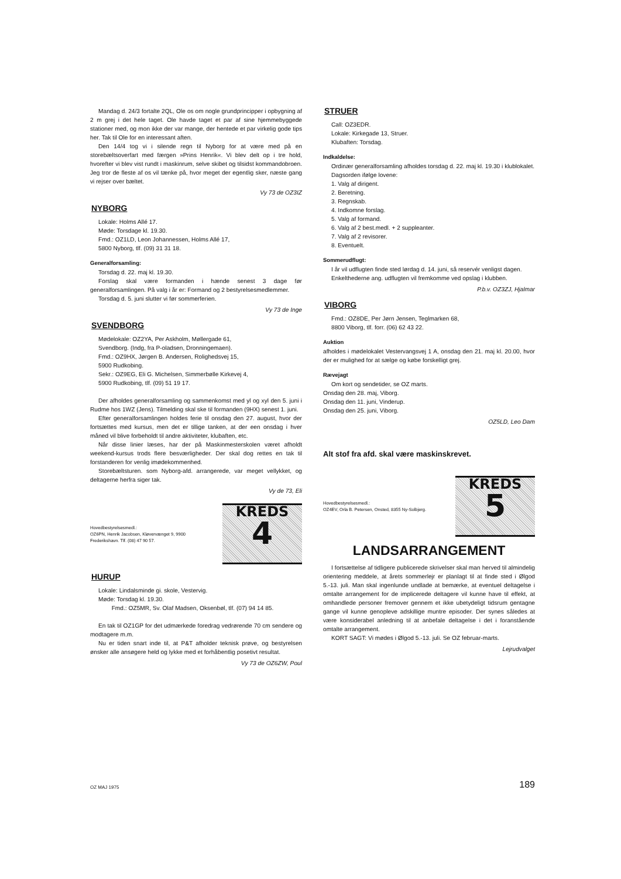Mandag d. 24/3 fortalte 2QL, Ole os om nogle grundprincipper i opbygning af 2 m grej i det hele taget. Ole havde taget et par af sine hjemmebyggede stationer med, og mon ikke der var mange, der hentede et par virkelig gode tips her. Tak til Ole for en interessant aften.
Den 14/4 tog vi i silende regn til Nyborg for at være med på en storebæltsoverfart med færgen »Prins Henrik«. Vi blev delt op i tre hold, hvorefter vi blev vist rundt i maskinrum, selve skibet og tilsidst kommandobroen. Jeg tror de fleste af os vil tænke på, hvor meget der egentlig sker, næste gang vi rejser over bæltet.
Vy 73 de OZ3IZ
NYBORG
Lokale: Holms Allé 17.
Møde: Torsdage kl. 19.30.
Fmd.: OZ1LD, Leon Johannessen, Holms Allé 17,
5800 Nyborg, tlf. (09) 31 31 18.
Generalforsamling:
Torsdag d. 22. maj kl. 19.30.
Forslag skal være formanden i hænde senest 3 dage før generalforsamlingen. På valg i år er: Formand og 2 bestyrelsesmedlemmer.
Torsdag d. 5. juni slutter vi før sommerferien.
Vy 73 de Inge
SVENDBORG
Mødelokale: OZ2YA, Per Askholm, Møllergade 61,
Svendborg. (Indg, fra P-oladsen, Dronningemaen).
Fmd.: OZ9HX, Jørgen B. Andersen, Rolighedsvej 15,
5900 Rudkobing.
Sekr.: OZ9EG, Eli G. Michelsen, Simmerbølle Kirkevej 4,
5900 Rudkobing, tlf. (09) 51 19 17.
Der afholdes generalforsamling og sammenkomst med yl og xyl den 5. juni i Rudme hos 1WZ (Jens). Tilmelding skal ske til formanden (9HX) senest 1. juni.
Efter generalforsamlingen holdes ferie til onsdag den 27. august, hvor der fortsættes med kursus, men det er tillige tanken, at der een onsdag i hver måned vil blive forbeholdt til andre aktiviteter, klubaften, etc.
Når disse linier læses, har der på Maskinmesterskolen været afholdt weekend-kursus trods flere besværligheder. Der skal dog rettes en tak til forstanderen for venlig imødekommenhed.
Storebæltsturen. som Nyborg-afd. arrangerede, var meget vellykket, og deltagerne herfra siger tak.
Vy de 73, Eli
Hovedbestyrelsesmedl.:
OZ6PN, Henrik Jacobsen, Kløvervænget 9, 9900 Frederikshavn. Tlf. (08) 47 90 57.
KREDS
4
HURUP
Lokale: Lindalsminde gi. skole, Vestervig.
Møde: Torsdag kl. 19.30.
Fmd.: OZ5MR, Sv. Olaf Madsen, Oksenbøl, tlf. (07) 94 14 85.
En tak til OZ1GP for det udmærkede foredrag vedrørende 70 cm sendere og modtagere m.m.
Nu er tiden snart inde til, at P&T afholder teknisk prøve, og bestyrelsen ønsker alle ansøgere held og lykke med et forhåbentlig posetivt resultat.
Vy 73 de OZ6ZW, Poul
STRUER
Call: OZ3EDR.
Lokale: Kirkegade 13, Struer.
Klubaften: Torsdag.
Indkaldelse:
Ordinær generalforsamling afholdes torsdag d. 22. maj kl. 19.30 i klublokalet.
Dagsorden ifølge lovene:
1. Valg af dirigent.
2. Beretning.
3. Regnskab.
4. Indkomne forslag.
5. Valg af formand.
6. Valg af 2 best.medl. + 2 suppleanter.
7. Valg af 2 revisorer.
8. Eventuelt.
Sommerudflugt:
I år vil udflugten finde sted lørdag d. 14. juni, så reservér venligst dagen.
Enkelthederne ang. udflugten vil fremkomme ved opslag i klubben.
P.b.v. OZ3ZJ, Hjalmar
VIBORG
Fmd.: OZ8DE, Per Jørn Jensen, Teglmarken 68,
8800 Viborg, tlf. forr. (06) 62 43 22.
Auktion
afholdes i mødelokalet Vestervangsvej 1 A, onsdag den 21. maj kl. 20.00, hvor der er mulighed for at sælge og købe forskelligt grej.
Rævejagt
Om kort og sendetider, se OZ marts.
Onsdag den 28. maj, Viborg.
Onsdag den 11. juni, Vinderup.
Onsdag den 25. juni, Viborg.
OZ5LD, Leo Dam
Alt stof fra afd. skal være maskinskrevet.
Hovedbestyrelsesmedl.:
OZ4EV, Orla B. Petersen, Onsted, 8355 Ny-Solbjerg.
KREDS
5
LANDSARRANGEMENT
I fortsættelse af tidligere publicerede skrivelser skal man herved til almindelig orientering meddele, at årets sommerlejr er planlagt til at finde sted i Ølgod 5.-13. juli. Man skal ingenlunde undlade at bemærke, at eventuel deltagelse i omtalte arrangement for de implicerede deltagere vil kunne have til effekt, at omhandlede personer fremover gennem et ikke ubetydeligt tidsrum gentagne gange vil kunne genopleve adskillige muntre episoder. Der synes således at være konsiderabel anledning til at anbefale deltagelse i det i foranstående omtalte arrangement.
KORT SAGT: Vi mødes i Ølgod 5.-13. juli. Se OZ februar-marts.
Lejrudvalget
OZ MAJ 1975 189